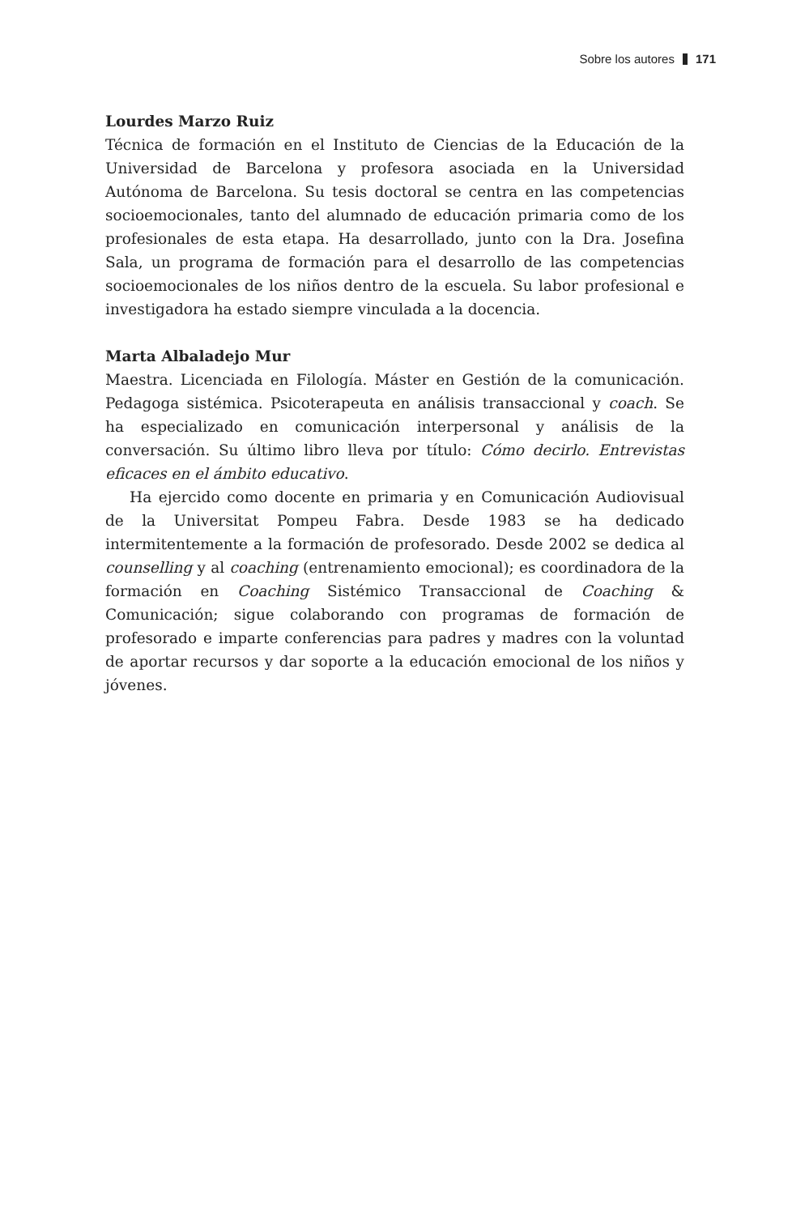Sobre los autores 171
Lourdes Marzo Ruiz
Técnica de formación en el Instituto de Ciencias de la Educación de la Universidad de Barcelona y profesora asociada en la Universidad Autónoma de Barcelona. Su tesis doctoral se centra en las competencias socioemocionales, tanto del alumnado de educación primaria como de los profesionales de esta etapa. Ha desarrollado, junto con la Dra. Josefina Sala, un programa de formación para el desarrollo de las competencias socioemocionales de los niños dentro de la escuela. Su labor profesional e investigadora ha estado siempre vinculada a la docencia.
Marta Albaladejo Mur
Maestra. Licenciada en Filología. Máster en Gestión de la comunicación. Pedagoga sistémica. Psicoterapeuta en análisis transaccional y coach. Se ha especializado en comunicación interpersonal y análisis de la conversación. Su último libro lleva por título: Cómo decirlo. Entrevistas eficaces en el ámbito educativo.
Ha ejercido como docente en primaria y en Comunicación Audiovisual de la Universitat Pompeu Fabra. Desde 1983 se ha dedicado intermitentemente a la formación de profesorado. Desde 2002 se dedica al counselling y al coaching (entrenamiento emocional); es coordinadora de la formación en Coaching Sistémico Transaccional de Coaching & Comunicación; sigue colaborando con programas de formación de profesorado e imparte conferencias para padres y madres con la voluntad de aportar recursos y dar soporte a la educación emocional de los niños y jóvenes.